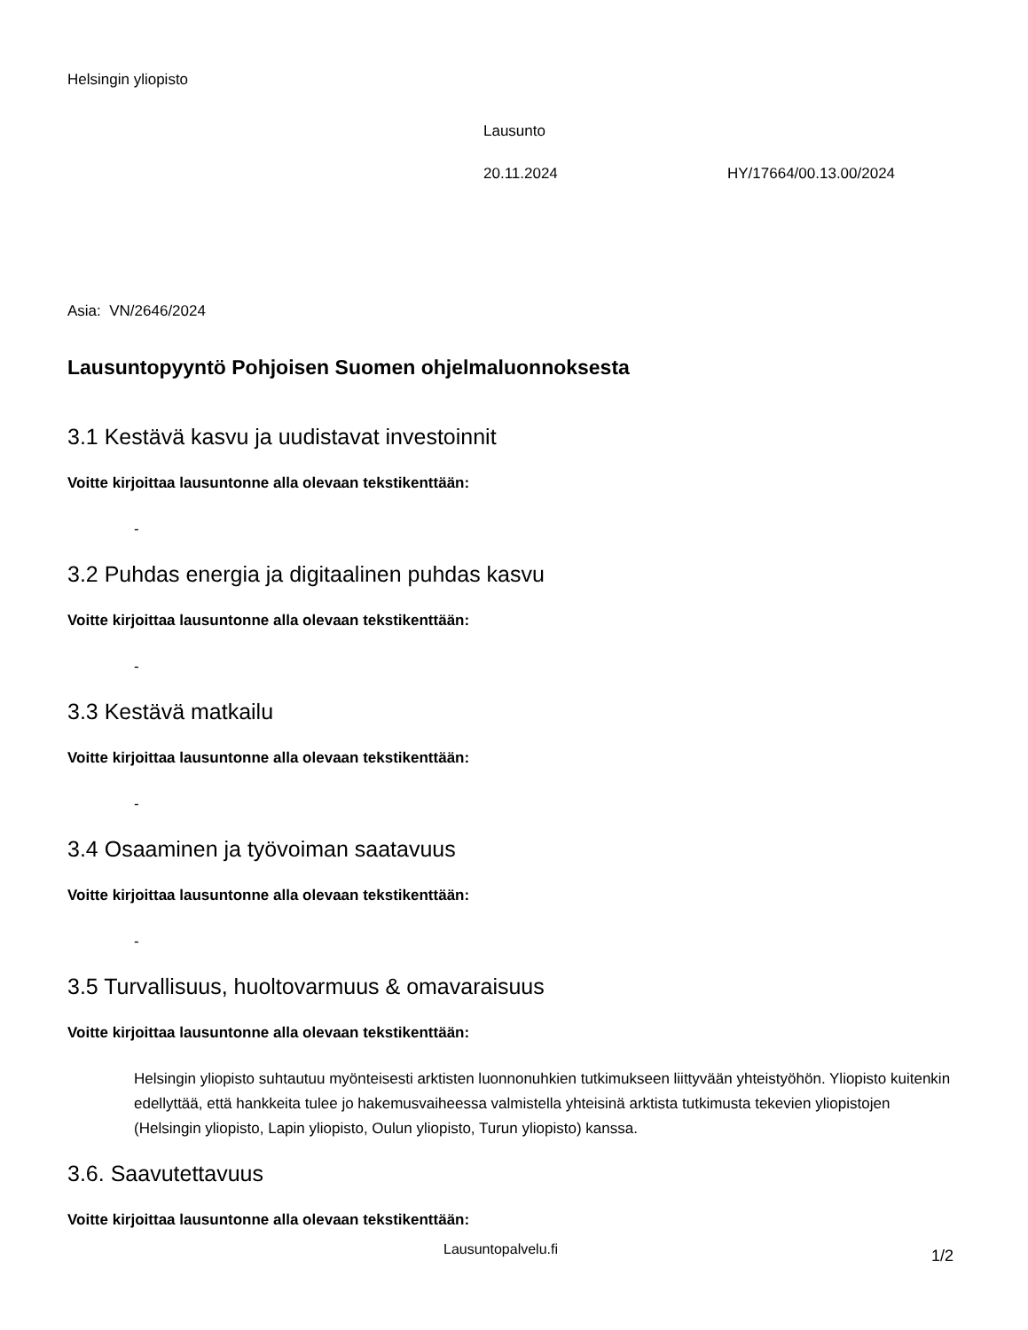Helsingin yliopisto
Lausunto
20.11.2024 HY/17664/00.13.00/2024
Asia: VN/2646/2024
Lausuntopyyntö Pohjoisen Suomen ohjelmaluonnoksesta
3.1 Kestävä kasvu ja uudistavat investoinnit
Voitte kirjoittaa lausuntonne alla olevaan tekstikenttään:
-
3.2 Puhdas energia ja digitaalinen puhdas kasvu
Voitte kirjoittaa lausuntonne alla olevaan tekstikenttään:
-
3.3 Kestävä matkailu
Voitte kirjoittaa lausuntonne alla olevaan tekstikenttään:
-
3.4 Osaaminen ja työvoiman saatavuus
Voitte kirjoittaa lausuntonne alla olevaan tekstikenttään:
-
3.5 Turvallisuus, huoltovarmuus & omavaraisuus
Voitte kirjoittaa lausuntonne alla olevaan tekstikenttään:
Helsingin yliopisto suhtautuu myönteisesti arktisten luonnonuhkien tutkimukseen liittyvään yhteistyöhön. Yliopisto kuitenkin edellyttää, että hankkeita tulee jo hakemusvaiheessa valmistella yhteisinä arktista tutkimusta tekevien yliopistojen (Helsingin yliopisto, Lapin yliopisto, Oulun yliopisto, Turun yliopisto) kanssa.
3.6. Saavutettavuus
Voitte kirjoittaa lausuntonne alla olevaan tekstikenttään:
Lausuntopalvelu.fi 1/2